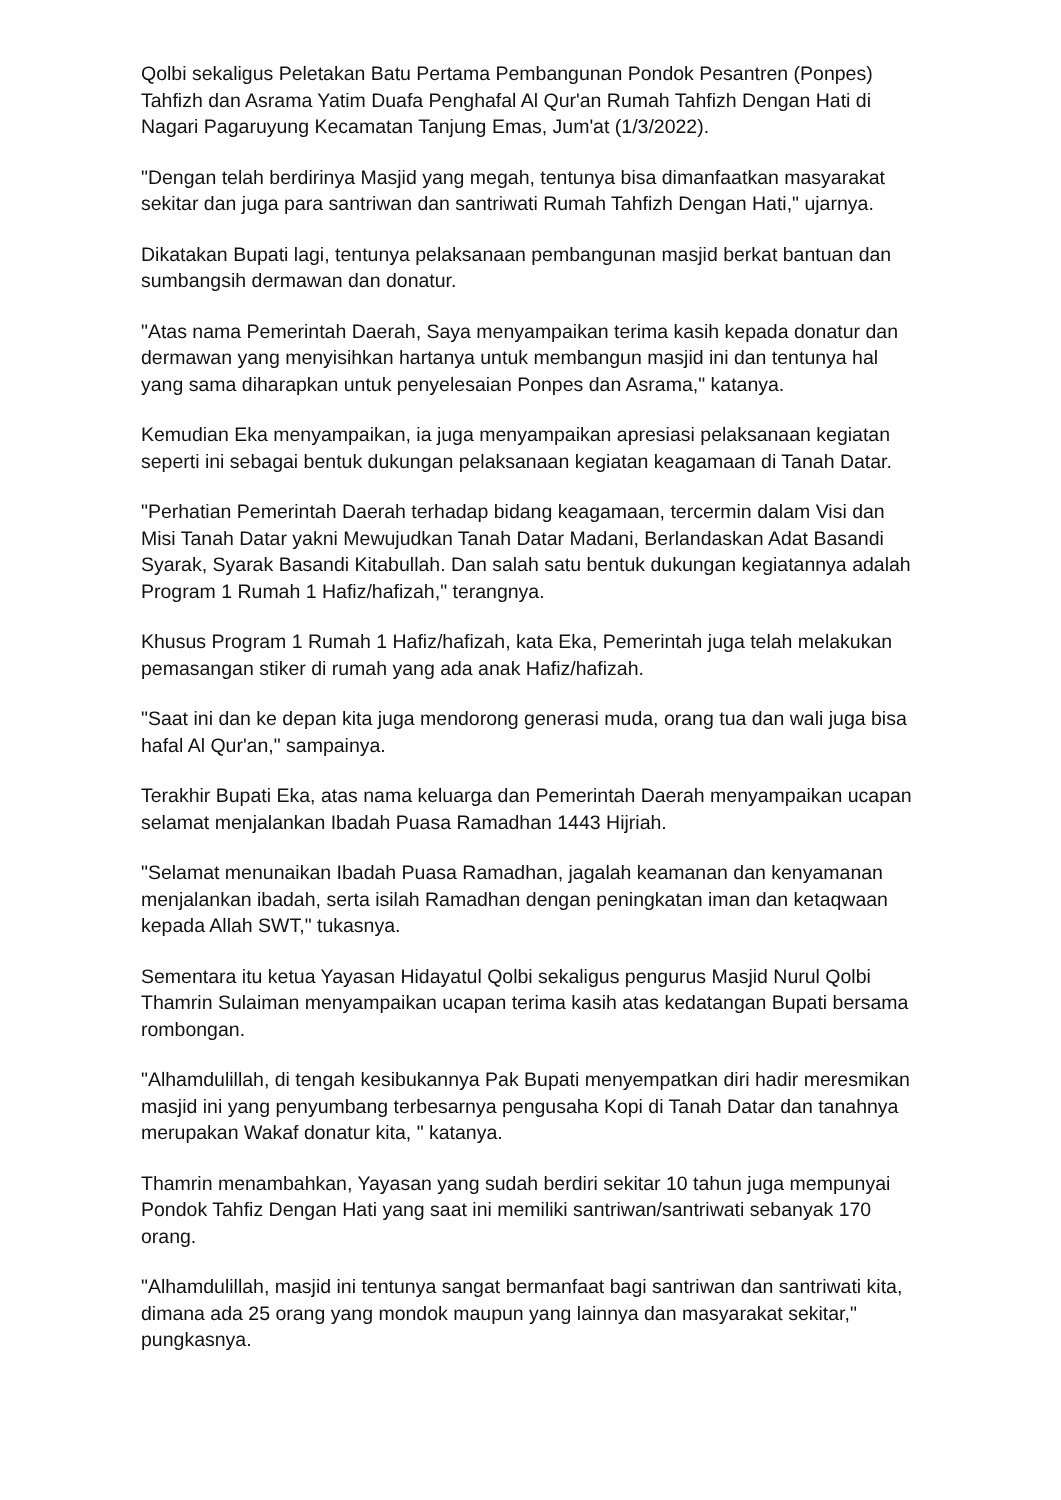Qolbi sekaligus Peletakan Batu Pertama Pembangunan Pondok Pesantren (Ponpes) Tahfizh dan Asrama Yatim Duafa Penghafal Al Qur'an Rumah Tahfizh Dengan Hati di Nagari Pagaruyung Kecamatan Tanjung Emas, Jum'at (1/3/2022).
"Dengan telah berdirinya Masjid yang megah, tentunya bisa dimanfaatkan masyarakat sekitar dan juga para santriwan dan santriwati Rumah Tahfizh Dengan Hati," ujarnya.
Dikatakan Bupati lagi, tentunya pelaksanaan pembangunan masjid berkat bantuan dan sumbangsih dermawan dan donatur.
"Atas nama Pemerintah Daerah, Saya menyampaikan terima kasih kepada donatur dan dermawan yang menyisihkan hartanya untuk membangun masjid ini dan tentunya hal yang sama diharapkan untuk penyelesaian Ponpes dan Asrama," katanya.
Kemudian Eka menyampaikan, ia juga menyampaikan apresiasi pelaksanaan kegiatan seperti ini sebagai bentuk dukungan pelaksanaan kegiatan keagamaan di Tanah Datar.
"Perhatian Pemerintah Daerah terhadap bidang keagamaan, tercermin dalam Visi dan Misi Tanah Datar yakni Mewujudkan Tanah Datar Madani, Berlandaskan Adat Basandi Syarak, Syarak Basandi Kitabullah. Dan salah satu bentuk dukungan kegiatannya adalah Program 1 Rumah 1 Hafiz/hafizah," terangnya.
Khusus Program 1 Rumah 1 Hafiz/hafizah, kata Eka, Pemerintah juga telah melakukan pemasangan stiker di rumah yang ada anak Hafiz/hafizah.
"Saat ini dan ke depan kita juga mendorong generasi muda, orang tua dan wali juga bisa hafal Al Qur'an," sampainya.
Terakhir Bupati Eka, atas nama keluarga dan Pemerintah Daerah menyampaikan ucapan selamat menjalankan Ibadah Puasa Ramadhan 1443 Hijriah.
"Selamat menunaikan Ibadah Puasa Ramadhan, jagalah keamanan dan kenyamanan menjalankan ibadah, serta isilah Ramadhan dengan peningkatan iman dan ketaqwaan kepada Allah SWT," tukasnya.
Sementara itu ketua Yayasan Hidayatul Qolbi sekaligus pengurus Masjid Nurul Qolbi Thamrin Sulaiman menyampaikan ucapan terima kasih atas kedatangan Bupati bersama rombongan.
"Alhamdulillah, di tengah kesibukannya Pak Bupati menyempatkan diri hadir meresmikan masjid ini yang penyumbang terbesarnya pengusaha Kopi di Tanah Datar dan tanahnya merupakan Wakaf donatur kita, " katanya.
Thamrin menambahkan, Yayasan yang sudah berdiri sekitar 10 tahun juga mempunyai Pondok Tahfiz Dengan Hati yang saat ini memiliki santriwan/santriwati sebanyak 170 orang.
"Alhamdulillah, masjid ini tentunya sangat bermanfaat bagi santriwan dan santriwati kita, dimana ada 25 orang yang mondok maupun yang lainnya dan masyarakat sekitar," pungkasnya.